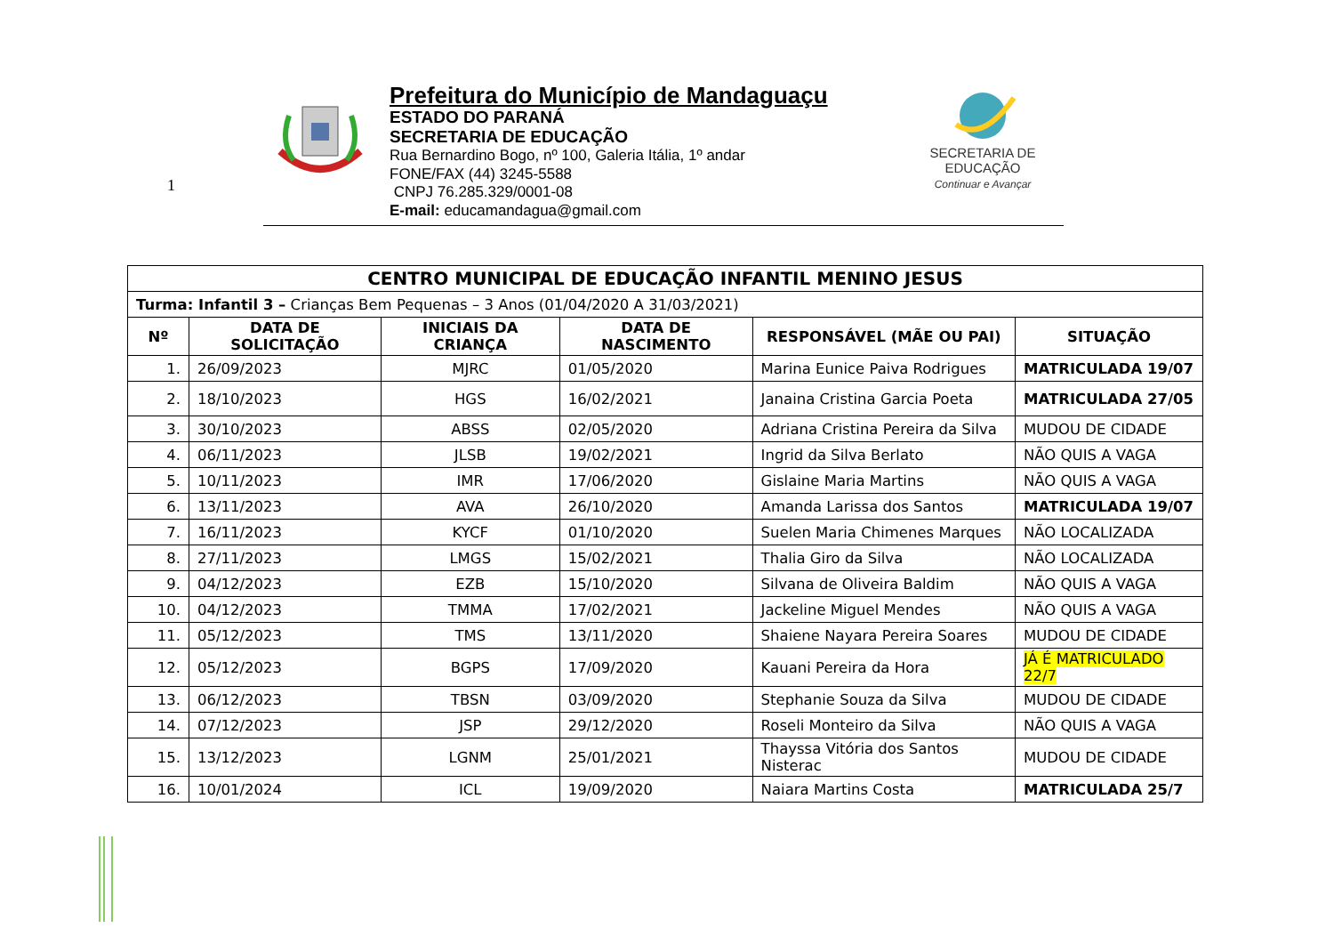1
Prefeitura do Município de Mandaguaçu
ESTADO DO PARANÁ
SECRETARIA DE EDUCAÇÃO
Rua Bernardino Bogo, nº 100, Galeria Itália, 1º andar
FONE/FAX (44) 3245-5588
CNPJ 76.285.329/0001-08
E-mail: educamandagua@gmail.com
SECRETARIA DE EDUCAÇÃO
Continuar e Avançar
| CENTRO MUNICIPAL DE EDUCAÇÃO INFANTIL MENINO JESUS | | | | | |
| --- | --- | --- | --- | --- | --- |
| Turma: Infantil 3 – Crianças Bem Pequenas – 3 Anos (01/04/2020 A 31/03/2021) | | | | | |
| Nº | DATA DE SOLICITAÇÃO | INICIAIS DA CRIANÇA | DATA DE NASCIMENTO | RESPONSÁVEL (MÃE OU PAI) | SITUAÇÃO |
| 1. | 26/09/2023 | MJRC | 01/05/2020 | Marina Eunice Paiva Rodrigues | MATRICULADA 19/07 |
| 2. | 18/10/2023 | HGS | 16/02/2021 | Janaina Cristina Garcia Poeta | MATRICULADA 27/05 |
| 3. | 30/10/2023 | ABSS | 02/05/2020 | Adriana Cristina Pereira da Silva | MUDOU DE CIDADE |
| 4. | 06/11/2023 | JLSB | 19/02/2021 | Ingrid da Silva Berlato | NÃO QUIS A VAGA |
| 5. | 10/11/2023 | IMR | 17/06/2020 | Gislaine Maria Martins | NÃO QUIS A VAGA |
| 6. | 13/11/2023 | AVA | 26/10/2020 | Amanda Larissa dos Santos | MATRICULADA 19/07 |
| 7. | 16/11/2023 | KYCF | 01/10/2020 | Suelen Maria Chimenes Marques | NÃO LOCALIZADA |
| 8. | 27/11/2023 | LMGS | 15/02/2021 | Thalia Giro da Silva | NÃO LOCALIZADA |
| 9. | 04/12/2023 | EZB | 15/10/2020 | Silvana de Oliveira Baldim | NÃO QUIS A VAGA |
| 10. | 04/12/2023 | TMMA | 17/02/2021 | Jackeline Miguel Mendes | NÃO QUIS A VAGA |
| 11. | 05/12/2023 | TMS | 13/11/2020 | Shaiene Nayara Pereira Soares | MUDOU DE CIDADE |
| 12. | 05/12/2023 | BGPS | 17/09/2020 | Kauani Pereira da Hora | JÁ É MATRICULADO 22/7 |
| 13. | 06/12/2023 | TBSN | 03/09/2020 | Stephanie Souza da Silva | MUDOU DE CIDADE |
| 14. | 07/12/2023 | JSP | 29/12/2020 | Roseli Monteiro da Silva | NÃO QUIS A VAGA |
| 15. | 13/12/2023 | LGNM | 25/01/2021 | Thayssa Vitória dos Santos Nisterac | MUDOU DE CIDADE |
| 16. | 10/01/2024 | ICL | 19/09/2020 | Naiara Martins Costa | MATRICULADA 25/7 |